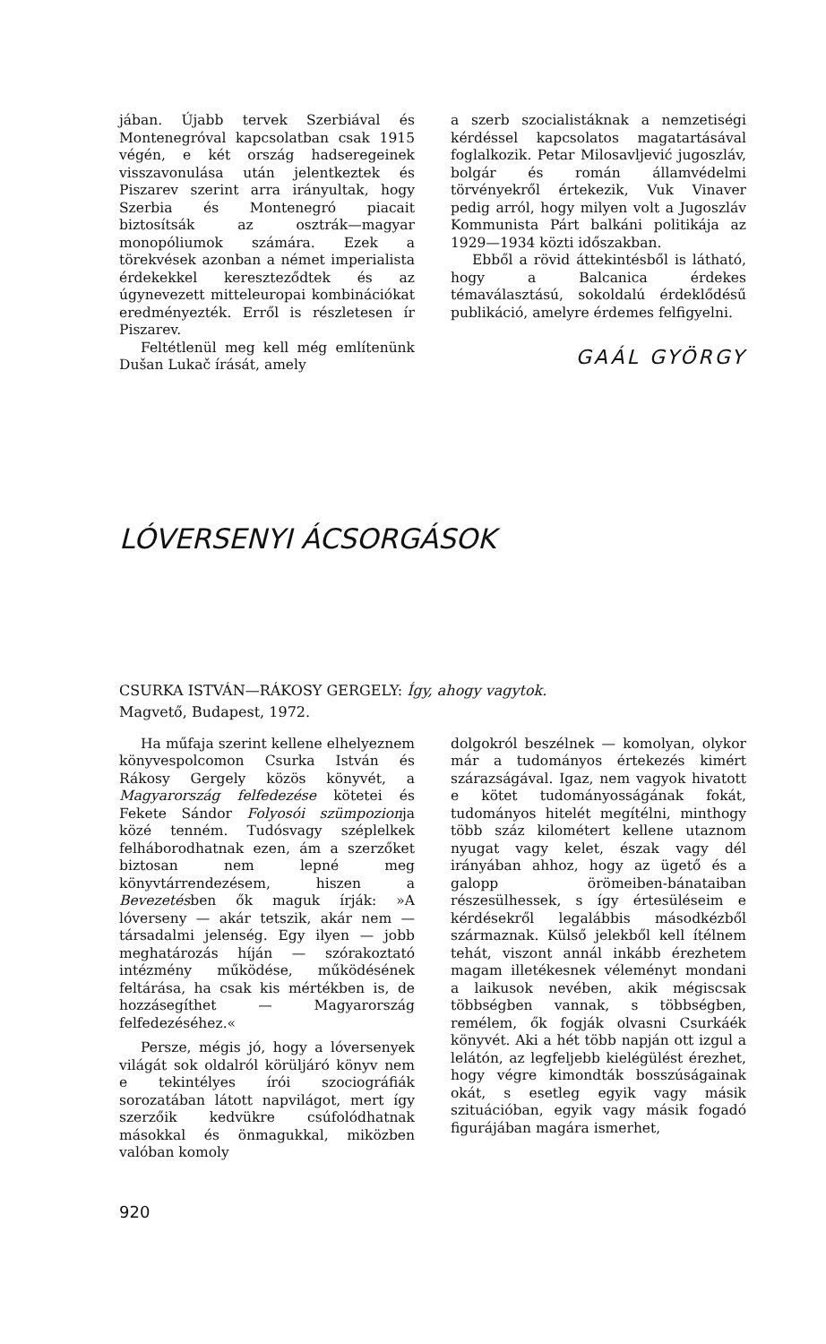jában. Újabb tervek Szerbiával és Montenegróval kapcsolatban csak 1915 végén, e két ország hadseregeinek visszavonulása után jelentkeztek és Piszarev szerint arra irányultak, hogy Szerbia és Montenegró piacait biztosítsák az osztrák—magyar monopóliumok számára. Ezek a törekvések azonban a német imperialista érdekekkel kereszteződtek és az úgynevezett mitteleuropai kombinációkat eredményezték. Erről is részletesen ír Piszarev.
Feltétlenül meg kell még említenünk Dušan Lukač írását, amely
a szerb szocialistáknak a nemzetiségi kérdéssel kapcsolatos magatartásával foglalkozik. Petar Milosavljević jugoszláv, bolgár és román államvédelmi törvényekről értekezik, Vuk Vinaver pedig arról, hogy milyen volt a Jugoszláv Kommunista Párt balkáni politikája az 1929—1934 közti időszakban.
Ebből a rövid áttekintésből is látható, hogy a Balcanica érdekes témaválasztású, sokoldalú érdeklődésű publikáció, amelyre érdemes felfigyelni.
GAÁL GYÖRGY
LÓVERSENYI ÁCSORGÁSOK
CSURKA ISTVÁN—RÁKOSY GERGELY: Így, ahogy vagytok.
Magvető, Budapest, 1972.
Ha műfaja szerint kellene elhelyeznem könyvespolcomon Csurka István és Rákosy Gergely közös könyvét, a Magyarország felfedezése kötetei és Fekete Sándor Folyosói szümpozionja közé tenném. Tudósvagy széplelkek felháborodhatnak ezen, ám a szerzőket biztosan nem lepné meg könyvtárrendezésem, hiszen a Bevezetésben ők maguk írják: »A lóverseny — akár tetszik, akár nem — társadalmi jelenség. Egy ilyen — jobb meghatározás híján — szórakoztató intézmény működése, működésének feltárása, ha csak kis mértékben is, de hozzásegíthet — Magyarország felfedezéséhez.«
Persze, mégis jó, hogy a lóversenyek világát sok oldalról körüljáró könyv nem e tekintélyes írói szociográfiák sorozatában látott napvilágot, mert így szerzőik kedvükre csúfolódhatnak másokkal és önmagukkal, miközben valóban komoly
dolgokról beszélnek — komolyan, olykor már a tudományos értekezés kimért szárazságával. Igaz, nem vagyok hivatott e kötet tudományosságának fokát, tudományos hitelét megítélni, minthogy több száz kilométert kellene utaznom nyugat vagy kelet, észak vagy dél irányában ahhoz, hogy az ügető és a galopp örömeiben-bánataiban részesülhessek, s így értesüléseim e kérdésekről legalábbis másodkézből származnak. Külső jelekből kell ítélnem tehát, viszont annál inkább érezhetem magam illetékesnek véleményt mondani a laikusok nevében, akik mégiscsak többségben vannak, s többségben, remélem, ők fogják olvasni Csurkáék könyvét. Aki a hét több napján ott izgul a lelátón, az legfeljebb kielégülést érezhet, hogy végre kimondták bosszúságainak okát, s esetleg egyik vagy másik szituációban, egyik vagy másik fogadó figurájában magára ismerhet,
920